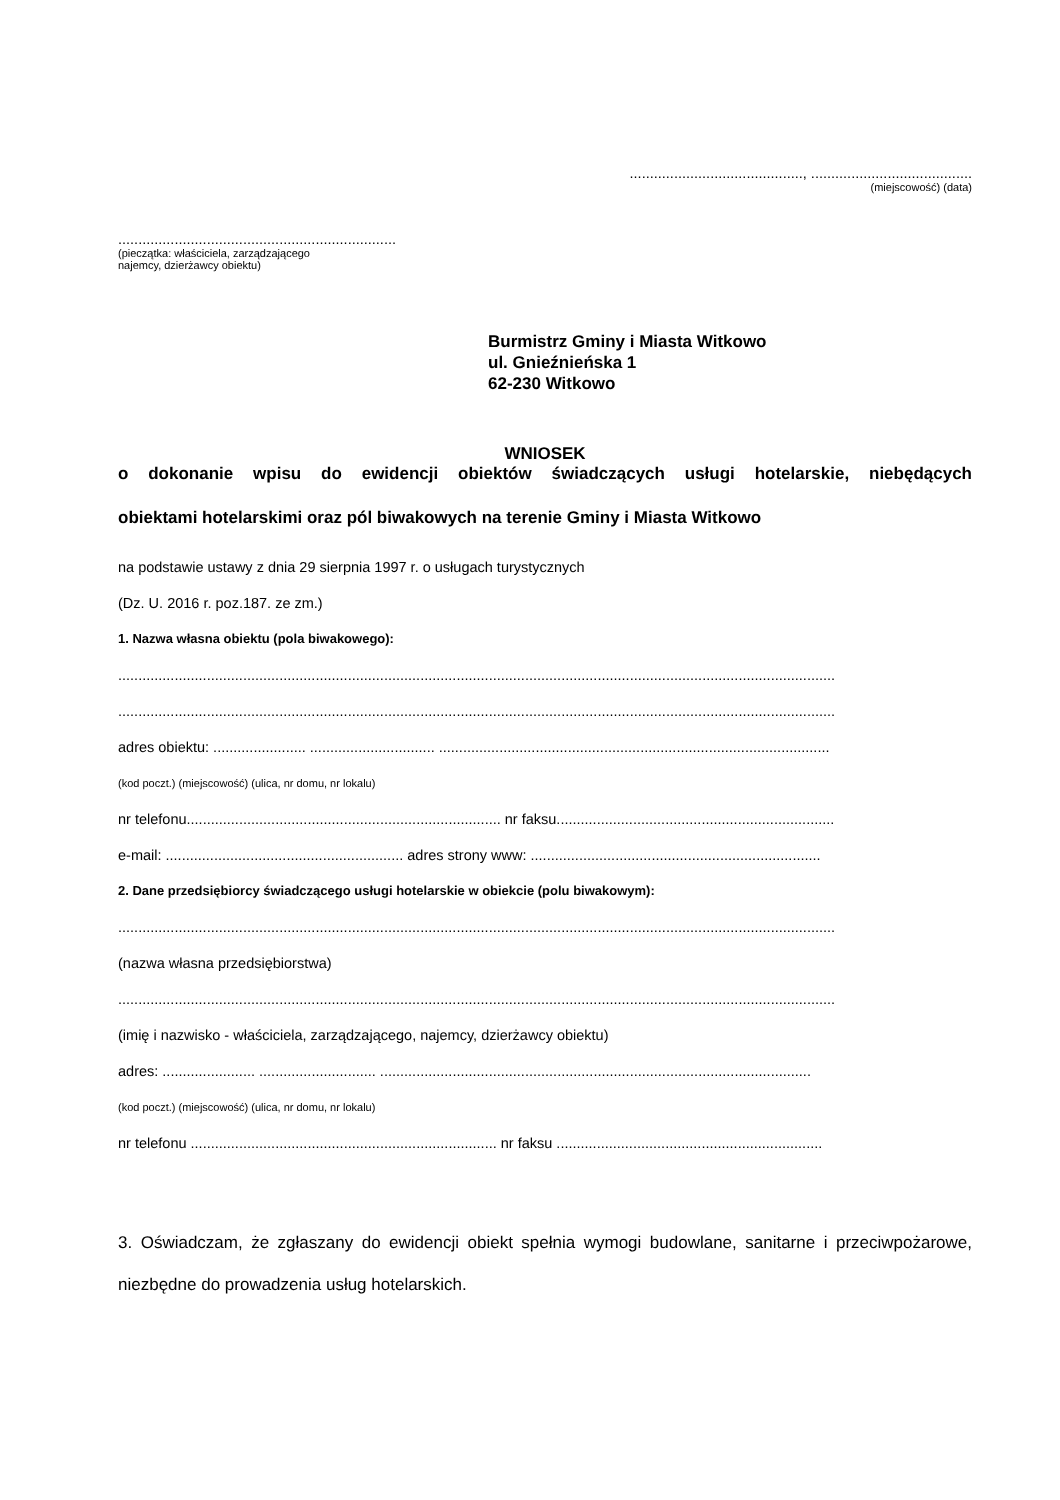..........................................., ........................................
(miejscowość) (data)
.....................................................................
(pieczątka: właściciela, zarządzającego
najemcy, dzierżawcy obiektu)
Burmistrz Gminy i Miasta Witkowo
ul. Gnieźnieńska 1
62-230 Witkowo
WNIOSEK
o dokonanie wpisu do ewidencji obiektów świadczących usługi hotelarskie, niebędących
obiektami hotelarskimi oraz pól biwakowych na terenie Gminy i Miasta Witkowo
na podstawie ustawy z dnia 29 sierpnia 1997 r. o usługach turystycznych
(Dz. U. 2016 r. poz.187. ze zm.)
1. Nazwa własna obiektu (pola biwakowego):
..................................................................................................................................................................................
..................................................................................................................................................................................
adres obiektu: ....................... ............................... .................................................................................................
(kod poczt.) (miejscowość) (ulica, nr domu, nr lokalu)
nr telefonu.............................................................................. nr faksu.....................................................................
e-mail: ........................................................... adres strony www: ........................................................................
2. Dane przedsiębiorcy świadczącego usługi hotelarskie w obiekcie (polu biwakowym):
..................................................................................................................................................................................
(nazwa własna przedsiębiorstwa)
..................................................................................................................................................................................
(imię i nazwisko - właściciela, zarządzającego, najemcy, dzierżawcy obiektu)
adres: ....................... ............................. ...........................................................................................................
(kod poczt.) (miejscowość) (ulica, nr domu, nr lokalu)
nr telefonu ............................................................................ nr faksu ..................................................................
3. Oświadczam, że zgłaszany do ewidencji obiekt spełnia wymogi budowlane, sanitarne i przeciwpożarowe, niezbędne do prowadzenia usług hotelarskich.